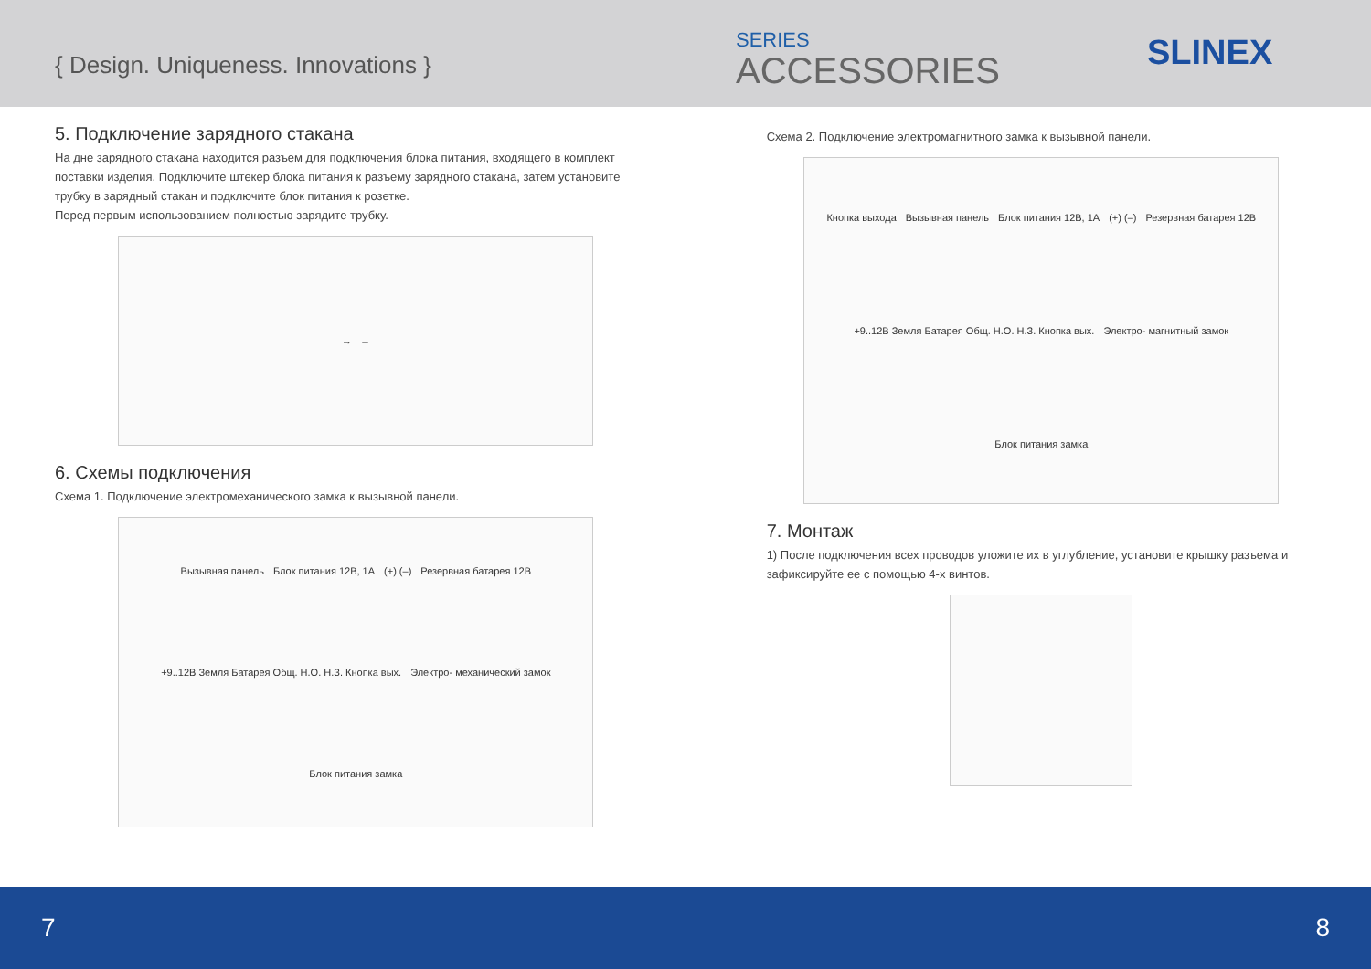{ Design. Uniqueness. Innovations }
SERIES
ACCESSORIES
SLINEX
5. Подключение зарядного стакана
На дне зарядного стакана находится разъем для подключения блока питания, входящего в комплект поставки изделия. Подключите штекер блока питания к разъему зарядного стакана, затем установите трубку в зарядный стакан и подключите блок питания к розетке.
Перед первым использованием полностью зарядите трубку.
→ →
6. Схемы подключения
Схема 1. Подключение электромеханического замка к вызывной панели.
Вызывная панель Блок питания 12В, 1А (+) (–) Резервная батарея 12В +9..12В Земля Батарея Общ. Н.О. Н.З. Кнопка вых. Электро- механический замок Блок питания замка
Схема 2. Подключение электромагнитного замка к вызывной панели.
Кнопка выхода Вызывная панель Блок питания 12В, 1А (+) (–) Резервная батарея 12В +9..12В Земля Батарея Общ. Н.О. Н.З. Кнопка вых. Электро- магнитный замок Блок питания замка
7. Монтаж
1) После подключения всех проводов уложите их в углубление, установите крышку разъема и зафиксируйте ее с помощью 4-х винтов.
7 8